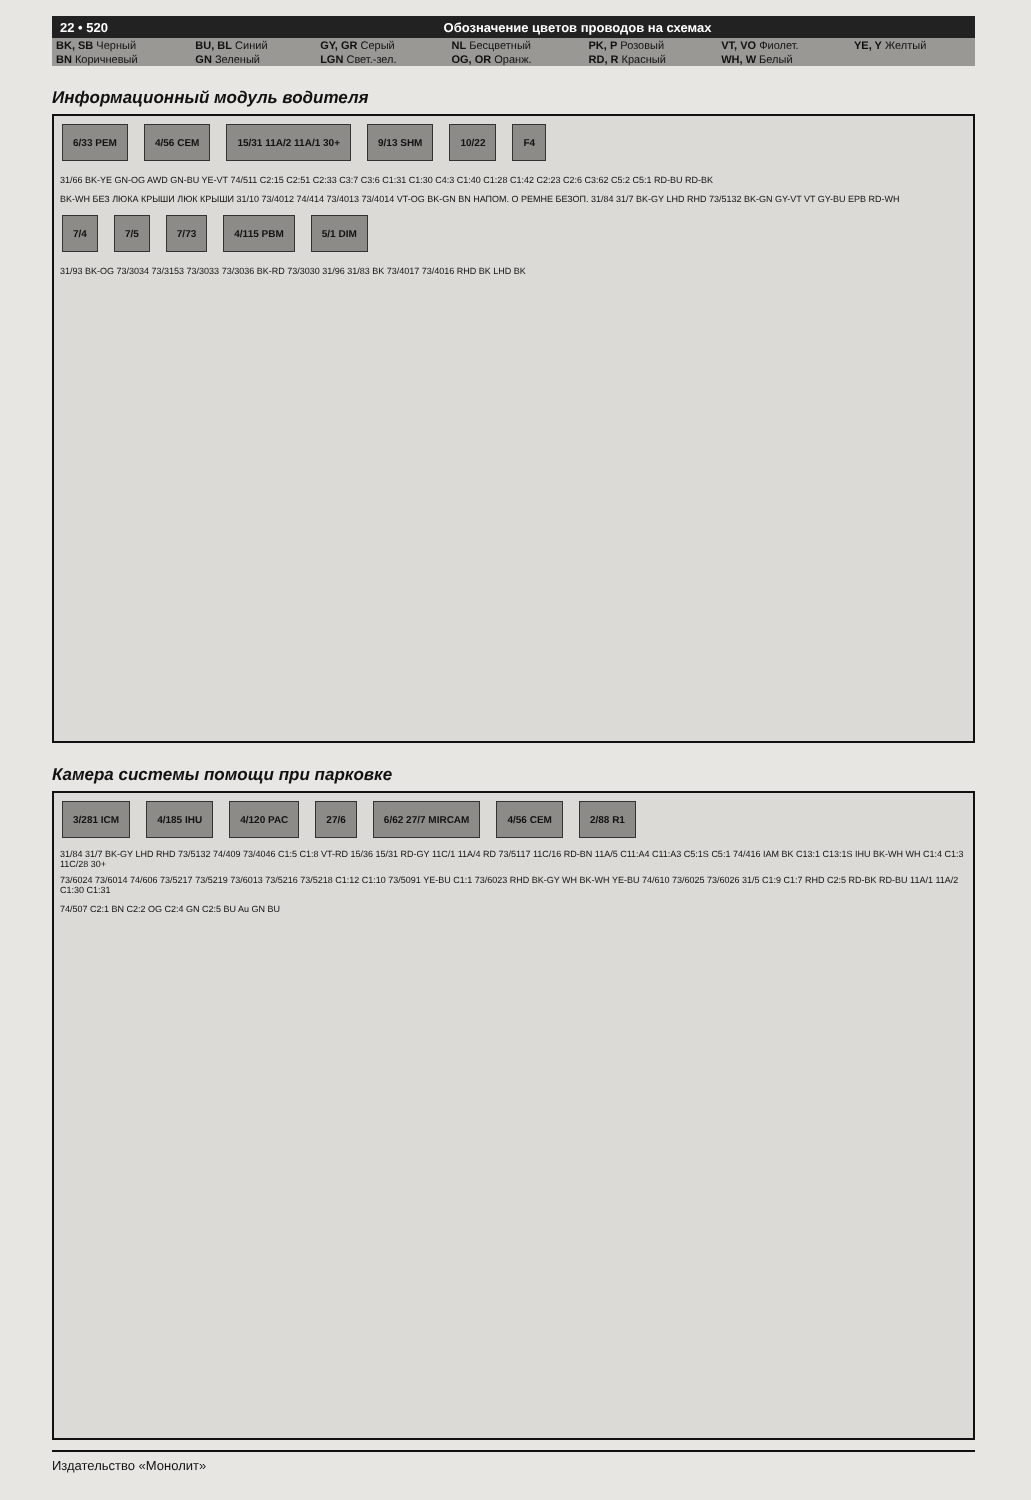22 • 520 Обозначение цветов проводов на схемах
| BK, SB Черный | BU, BL Синий | GY, GR Серый | NL Бесцветный | PK, P Розовый | VT, VO Фиолет. | YE, Y Желтый |
| BN Коричневый | GN Зеленый | LGN Свет.-зел. | OG, OR Оранж. | RD, R Красный | WH, W Белый | |
Информационный модуль водителя
6/33 PEM 4/56 CEM 15/31 11A/2 11A/1 30+ 9/13 SHM 10/22 F4
31/66 BK-YE GN-OG AWD GN-BU YE-VT 74/511 C2:15 C2:51 C2:33 C3:7 C3:6 C1:31 C1:30 C4:3 C1:40 C1:28 C1:42 C2:23 C2:6 C3:62 C5:2 C5:1 RD-BU RD-BK
BK-WH БЕЗ ЛЮКА КРЫШИ ЛЮК КРЫШИ 31/10 73/4012 74/414 73/4013 73/4014 VT-OG BK-GN BN НАПОМ. О РЕМНЕ БЕЗОП. 31/84 31/7 BK-GY LHD RHD 73/5132 BK-GN GY-VT VT GY-BU EPB RD-WH
7/4 7/5 7/73 4/115 PBM 5/1 DIM
31/93 BK-OG 73/3034 73/3153 73/3033 73/3036 BK-RD 73/3030 31/96 31/83 BK 73/4017 73/4016 RHD BK LHD BK
Камера системы помощи при парковке
3/281 ICM 4/185 IHU 4/120 PAC 27/6 6/62 27/7 MIRCAM 4/56 CEM 2/88 R1
31/84 31/7 BK-GY LHD RHD 73/5132 74/409 73/4046 C1:5 C1:8 VT-RD 15/36 15/31 RD-GY 11C/1 11A/4 RD 73/5117 11C/16 RD-BN 11A/5 C11:A4 C11:A3 C5:1S C5:1 74/416 IAM BK C13:1 C13:1S IHU BK-WH WH C1:4 C1:3 11C/28 30+
73/6024 73/6014 74/606 73/5217 73/5219 73/6013 73/5216 73/5218 C1:12 C1:10 73/5091 YE-BU C1:1 73/6023 RHD BK-GY WH BK-WH YE-BU 74/610 73/6025 73/6026 31/5 C1:9 C1:7 RHD C2:5 RD-BK RD-BU 11A/1 11A/2 C1:30 C1:31
74/507 C2:1 BN C2:2 OG C2:4 GN C2:5 BU Au GN BU
Издательство «Монолит»